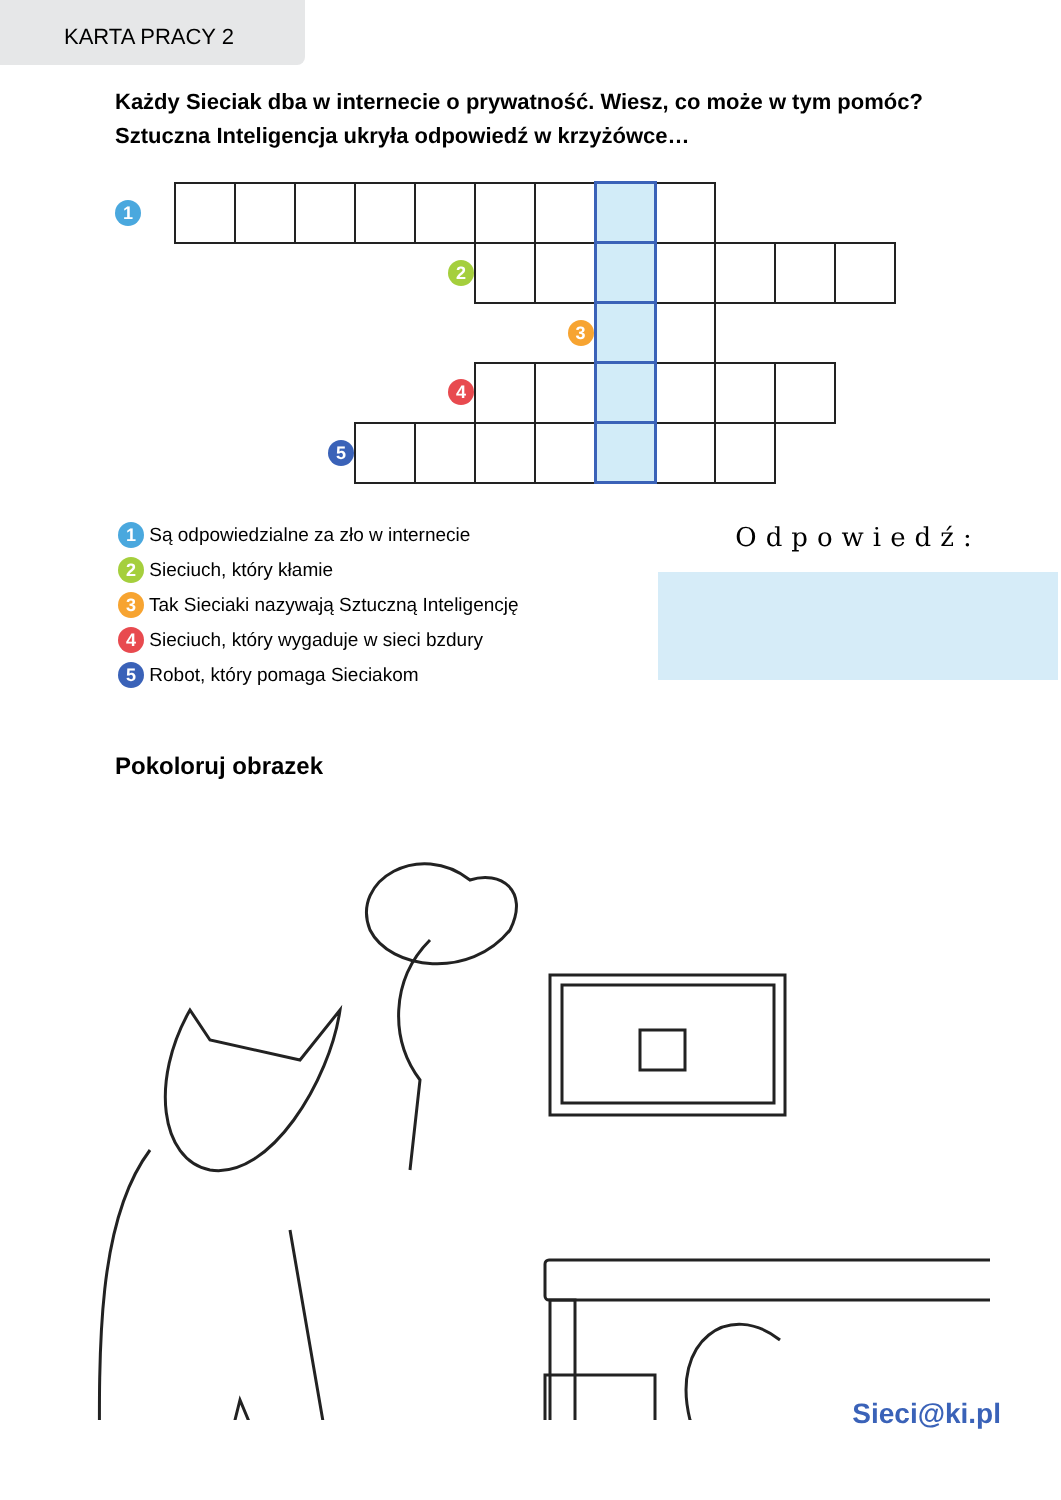KARTA PRACY 2
Każdy Sieciak dba w internecie o prywatność. Wiesz, co może w tym pomóc?
Sztuczna Inteligencja ukryła odpowiedź w krzyżówce…
| 1 | | | | | | | | | | | | |
| | | | | | 2 | | | | | | | |
| | | | | | | | 3 | | | | | |
| | | | | | 4 | | | | | | | |
| | | | 5 | | | | | | | | | |
1 Są odpowiedzialne za zło w internecie
2 Sieciuch, który kłamie
3 Tak Sieciaki nazywają Sztuczną Inteligencję
4 Sieciuch, który wygaduje w sieci bzdury
5 Robot, który pomaga Sieciakom
Odpowiedź:
Pokoloruj obrazek
Sieci@ki.pl